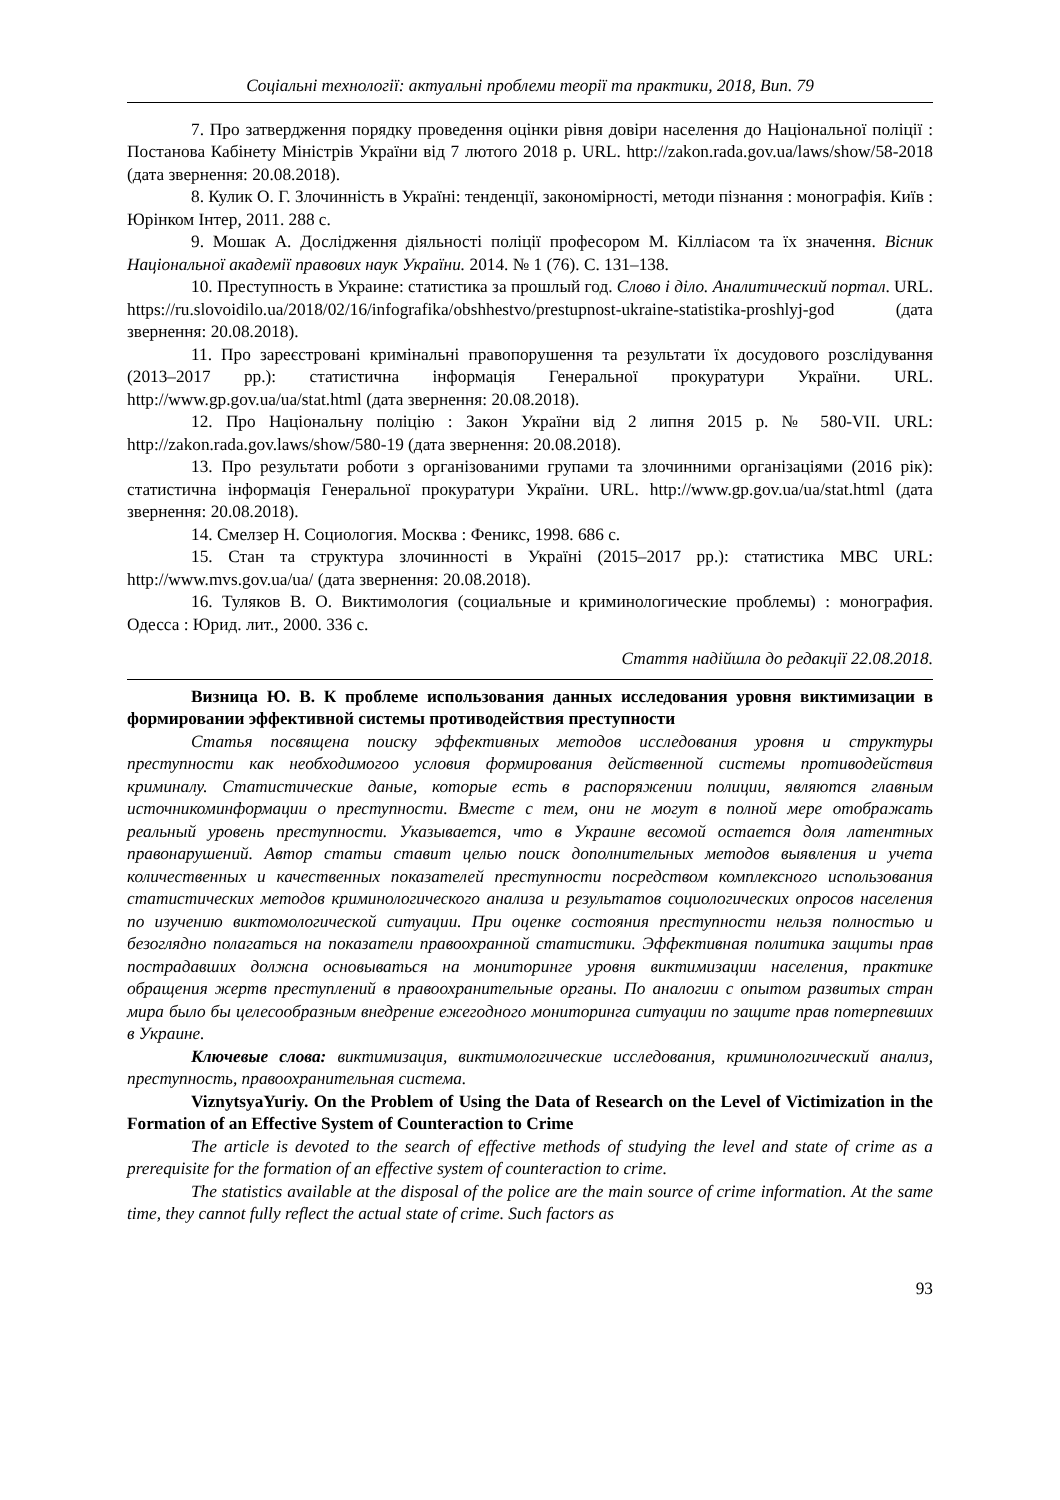Соціальні технології: актуальні проблеми теорії та практики, 2018, Вип. 79
7. Про затвердження порядку проведення оцінки рівня довіри населення до Національної поліції : Постанова Кабінету Міністрів України від 7 лютого 2018 р. URL. http://zakon.rada.gov.ua/laws/show/58-2018 (дата звернення: 20.08.2018).
8. Кулик О. Г. Злочинність в Україні: тенденції, закономірності, методи пізнання : монографія. Київ : Юрінком Інтер, 2011. 288 с.
9. Мошак А. Дослідження діяльності поліції професором М. Кілліасом та їх значення. Вісник Національної академії правових наук України. 2014. № 1 (76). С. 131–138.
10. Преступность в Украине: статистика за прошлый год. Слово і діло. Аналитический портал. URL. https://ru.slovoidilo.ua/2018/02/16/infografika/obshhestvo/prestupnost-ukraine-statistika-proshlyj-god (дата звернення: 20.08.2018).
11. Про зареєстровані кримінальні правопорушення та результати їх досудового розслідування (2013–2017 рр.): статистична інформація Генеральної прокуратури України. URL. http://www.gp.gov.ua/ua/stat.html (дата звернення: 20.08.2018).
12. Про Національну поліцію : Закон України від 2 липня 2015 р. № 580-VII. URL: http://zakon.rada.gov.laws/show/580-19 (дата звернення: 20.08.2018).
13. Про результати роботи з організованими групами та злочинними організаціями (2016 рік): статистична інформація Генеральної прокуратури України. URL. http://www.gp.gov.ua/ua/stat.html (дата звернення: 20.08.2018).
14. Смелзер Н. Социология. Москва : Феникс, 1998. 686 с.
15. Стан та структура злочинності в Україні (2015–2017 рр.): статистика МВС URL: http://www.mvs.gov.ua/ua/ (дата звернення: 20.08.2018).
16. Туляков В. О. Виктимология (социальные и криминологические проблемы) : монография. Одесса : Юрид. лит., 2000. 336 с.
Стаття надійшла до редакції 22.08.2018.
Визница Ю. В. К проблеме использования данных исследования уровня виктимизации в формировании эффективной системы противодействия преступности
Статья посвящена поиску эффективных методов исследования уровня и структуры преступности как необходимогоо условия формирования действенной системы противодействия криминалу. Статистические даные, которые есть в распоряжении полиции, являются главным источникоминформации о преступности. Вместе с тем, они не могут в полной мере отображать реальный уровень преступности. Указывается, что в Украине весомой остается доля латентных правонарушений. Автор статьи ставит целью поиск дополнительных методов выявления и учета количественных и качественных показателей преступности посредством комплексного использования статистических методов криминологического анализа и результатов социологических опросов населения по изучению виктомологической ситуации. При оценке состояния преступности нельзя полностью и безоглядно полагаться на показатели правоохранной статистики. Эффективная политика защиты прав пострадавших должна основываться на мониторинге уровня виктимизации населения, практике обращения жертв преступлений в правоохранительные органы. По аналогии с опытом развитых стран мира было бы целесообразным внедрение ежегодного мониторинга ситуации по защите прав потерпевших в Украине.
Ключевые слова: виктимизация, виктимологические исследования, криминологический анализ, преступность, правоохранительная система.
ViznytsyaYuriy. On the Problem of Using the Data of Research on the Level of Victimization in the Formation of an Effective System of Counteraction to Crime
The article is devoted to the search of effective methods of studying the level and state of crime as a prerequisite for the formation of an effective system of counteraction to crime.
The statistics available at the disposal of the police are the main source of crime information. At the same time, they cannot fully reflect the actual state of crime. Such factors as
93